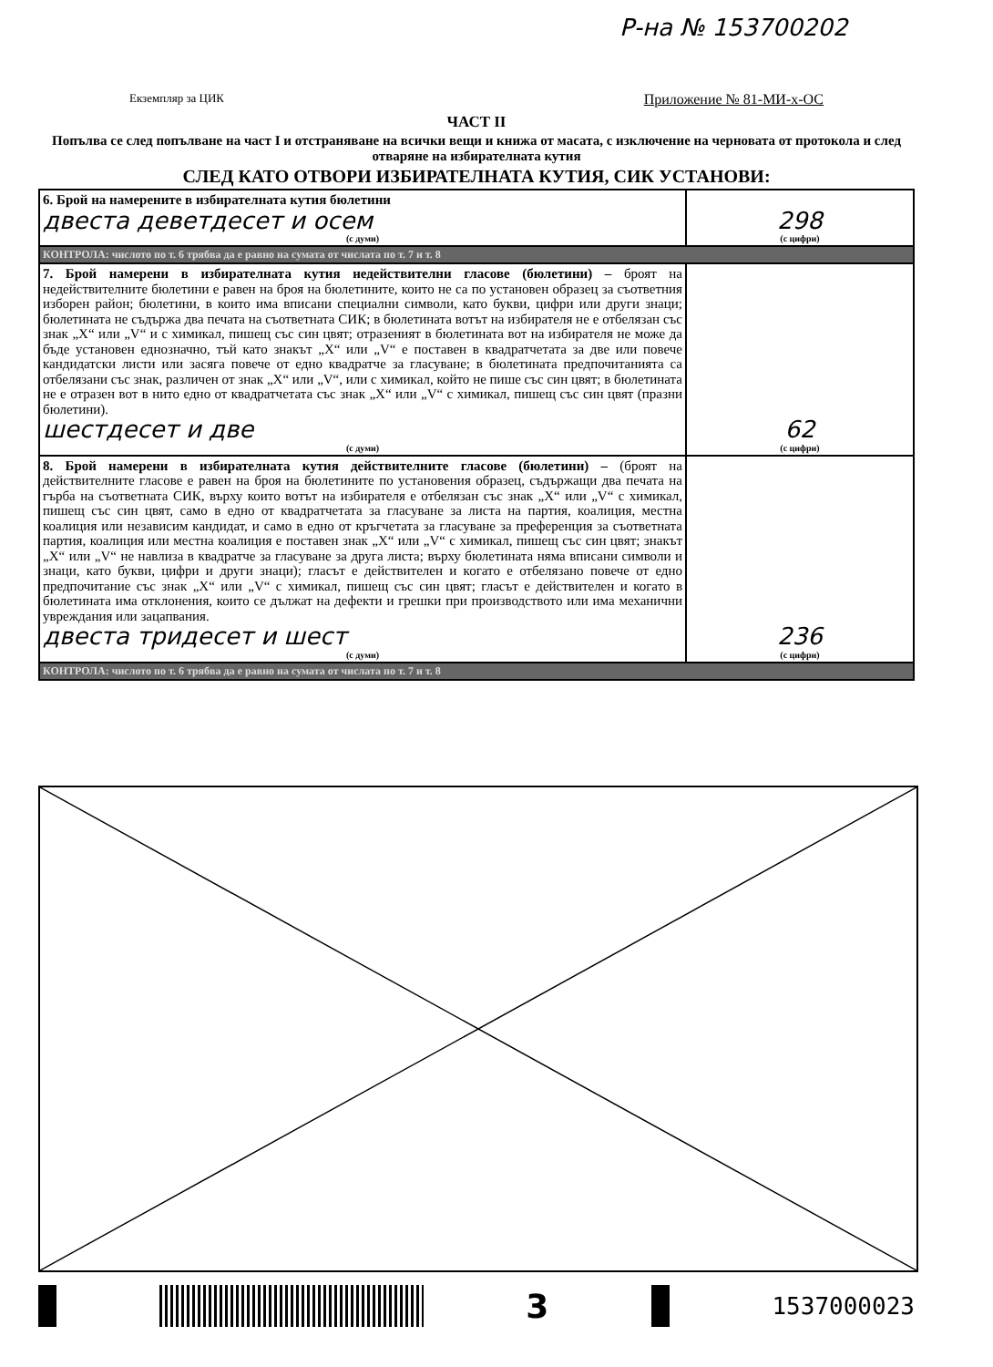Р-на № 153700202
Екземпляр за ЦИК Приложение № 81-МИ-х-ОС
ЧАСТ II
Попълва се след попълване на част I и отстраняване на всички вещи и книжа от масата, с изключение на черновата от протокола и след отваряне на избирателната кутия
СЛЕД КАТО ОТВОРИ ИЗБИРАТЕЛНАТА КУТИЯ, СИК УСТАНОВИ:
| 6. Брой на намерените в избирателната кутия бюлетини двеста деветдесет и осем (с думи) | 298 (с цифри) |
| КОНТРОЛА: числото по т. 6 трябва да е равно на сумата от числата по т. 7 и т. 8 | |
| 7. Брой намерени в избирателната кутия недействителни гласове (бюлетини) – броят на недействителните бюлетини е равен на броя на бюлетините, които не са по установен образец за съответния изборен район; бюлетини, в които има вписани специални символи, като букви, цифри или други знаци; бюлетината не съдържа два печата на съответната СИК; в бюлетината вотът на избирателя не е отбелязан със знак „X“ или „V“ и с химикал, пишещ със син цвят; отразеният в бюлетината вот на избирателя не може да бъде установен еднозначно, тъй като знакът „X“ или „V“ е поставен в квадратчетата за две или повече кандидатски листи или засяга повече от едно квадратче за гласуване; в бюлетината предпочитанията са отбелязани със знак, различен от знак „X“ или „V“, или с химикал, който не пише със син цвят; в бюлетината не е отразен вот в нито едно от квадратчетата със знак „X“ или „V“ с химикал, пишещ със син цвят (празни бюлетини). шестдесет и две (с думи) | 62 (с цифри) |
| 8. Брой намерени в избирателната кутия действителните гласове (бюлетини) – (броят на действителните гласове е равен на броя на бюлетините по установения образец, съдържащи два печата на гърба на съответната СИК, върху които вотът на избирателя е отбелязан със знак „X“ или „V“ с химикал, пишещ със син цвят, само в едно от квадратчетата за гласуване за листа на партия, коалиция, местна коалиция или независим кандидат, и само в едно от кръгчетата за гласуване за преференция за съответната партия, коалиция или местна коалиция е поставен знак „X“ или „V“ с химикал, пишещ със син цвят; знакът „X“ или „V“ не навлиза в квадратче за гласуване за друга листа; върху бюлетината няма вписани символи и знаци, като букви, цифри и други знаци); гласът е действителен и когато е отбелязано повече от едно предпочитание със знак „X“ или „V“ с химикал, пишещ със син цвят; гласът е действителен и когато в бюлетината има отклонения, които се дължат на дефекти и грешки при производството или има механични увреждания или зацапвания. двеста тридесет и шест (с думи) | 236 (с цифри) |
| КОНТРОЛА: числото по т. 6 трябва да е равно на сумата от числата по т. 7 и т. 8 | |
3
1537000023